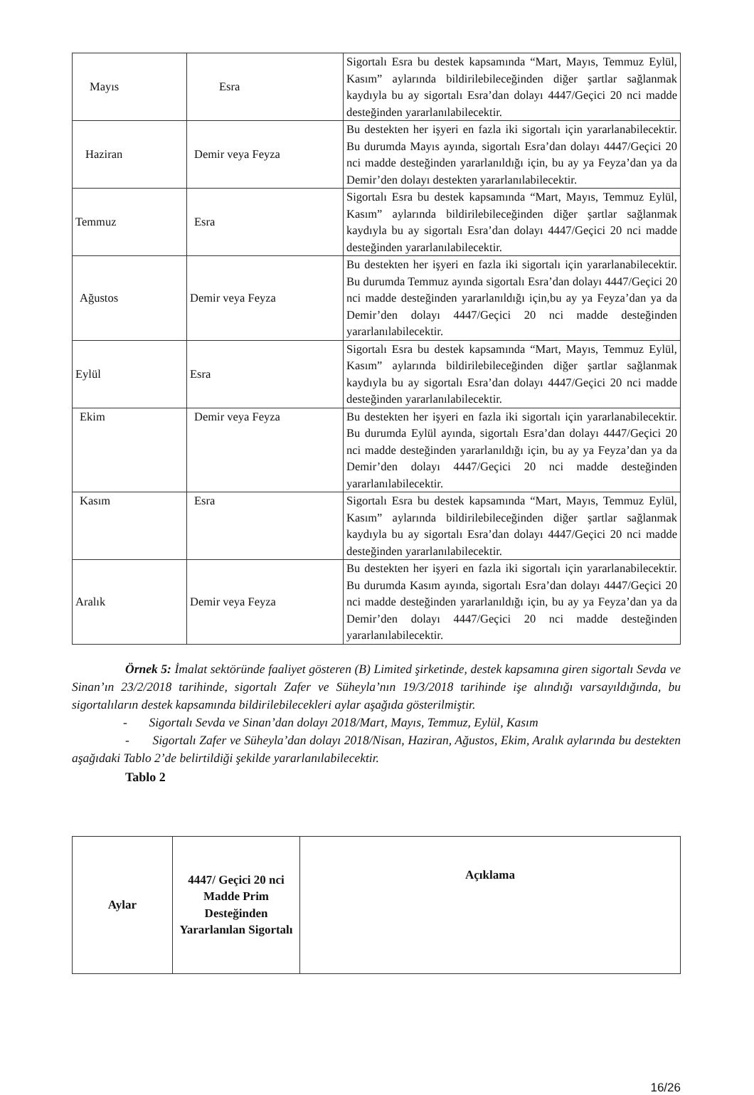| Mayıs | Esra | Sigortalı Esra bu destek kapsamında “Mart, Mayıs, Temmuz Eylül, Kasım” aylarında bildirilebileceğinden diğer şartlar sağlanmak kaydıyla bu ay sigortalı Esra’dan dolayı 4447/Geçici 20 nci madde desteğinden yararlanılabilecektir. |
| Haziran | Demir veya Feyza | Bu destekten her işyeri en fazla iki sigortalı için yararlanabilecektir. Bu durumda Mayıs ayında, sigortalı Esra’dan dolayı 4447/Geçici 20 nci madde desteğinden yararlanıldığı için, bu ay ya Feyza’dan ya da Demir’den dolayı destekten yararlanılabilecektir. |
| Temmuz | Esra | Sigortalı Esra bu destek kapsamında “Mart, Mayıs, Temmuz Eylül, Kasım” aylarında bildirilebileceğinden diğer şartlar sağlanmak kaydıyla bu ay sigortalı Esra’dan dolayı 4447/Geçici 20 nci madde desteğinden yararlanılabilecektir. |
| Ağustos | Demir veya Feyza | Bu destekten her işyeri en fazla iki sigortalı için yararlanabilecektir. Bu durumda Temmuz ayında sigortalı Esra’dan dolayı 4447/Geçici 20 nci madde desteğinden yararlanıldığı için,bu ay ya Feyza’dan ya da Demir’den dolayı 4447/Geçici 20 nci madde desteğinden yararlanılabilecektir. |
| Eylül | Esra | Sigortalı Esra bu destek kapsamında “Mart, Mayıs, Temmuz Eylül, Kasım” aylarında bildirilebileceğinden diğer şartlar sağlanmak kaydıyla bu ay sigortalı Esra’dan dolayı 4447/Geçici 20 nci madde desteğinden yararlanılabilecektir. |
| Ekim | Demir veya Feyza | Bu destekten her işyeri en fazla iki sigortalı için yararlanabilecektir. Bu durumda Eylül ayında, sigortalı Esra’dan dolayı 4447/Geçici 20 nci madde desteğinden yararlanıldığı için, bu ay ya Feyza’dan ya da Demir’den dolayı 4447/Geçici 20 nci madde desteğinden yararlanılabilecektir. |
| Kasım | Esra | Sigortalı Esra bu destek kapsamında “Mart, Mayıs, Temmuz Eylül, Kasım” aylarında bildirilebileceğinden diğer şartlar sağlanmak kaydıyla bu ay sigortalı Esra’dan dolayı 4447/Geçici 20 nci madde desteğinden yararlanılabilecektir. |
| Aralık | Demir veya Feyza | Bu destekten her işyeri en fazla iki sigortalı için yararlanabilecektir. Bu durumda Kasım ayında, sigortalı Esra’dan dolayı 4447/Geçici 20 nci madde desteğinden yararlanıldığı için, bu ay ya Feyza’dan ya da Demir’den dolayı 4447/Geçici 20 nci madde desteğinden yararlanılabilecektir. |
Örnek 5: İmalat sektöründe faaliyet gösteren (B) Limited şirketinde, destek kapsamına giren sigortalı Sevda ve Sinan’ın 23/2/2018 tarihinde, sigortalı Zafer ve Süheyla’nın 19/3/2018 tarihinde işe alındığı varsayıldığında, bu sigortalıların destek kapsamında bildirilebilecekleri aylar aşağıda gösterilmiştir.
- Sigortalı Sevda ve Sinan’dan dolayı 2018/Mart, Mayıs, Temmuz, Eylül, Kasım
- Sigortalı Zafer ve Süheyla’dan dolayı 2018/Nisan, Haziran, Ağustos, Ekim, Aralık aylarında bu destekten aşağıdaki Tablo 2’de belirtildiği şekilde yararlanılabilecektir.
Tablo 2
| Aylar | 4447/ Geçici 20 nci Madde Prim Desteğinden Yararlanılan Sigortalı | Açıklama |
| --- | --- | --- |
16/26